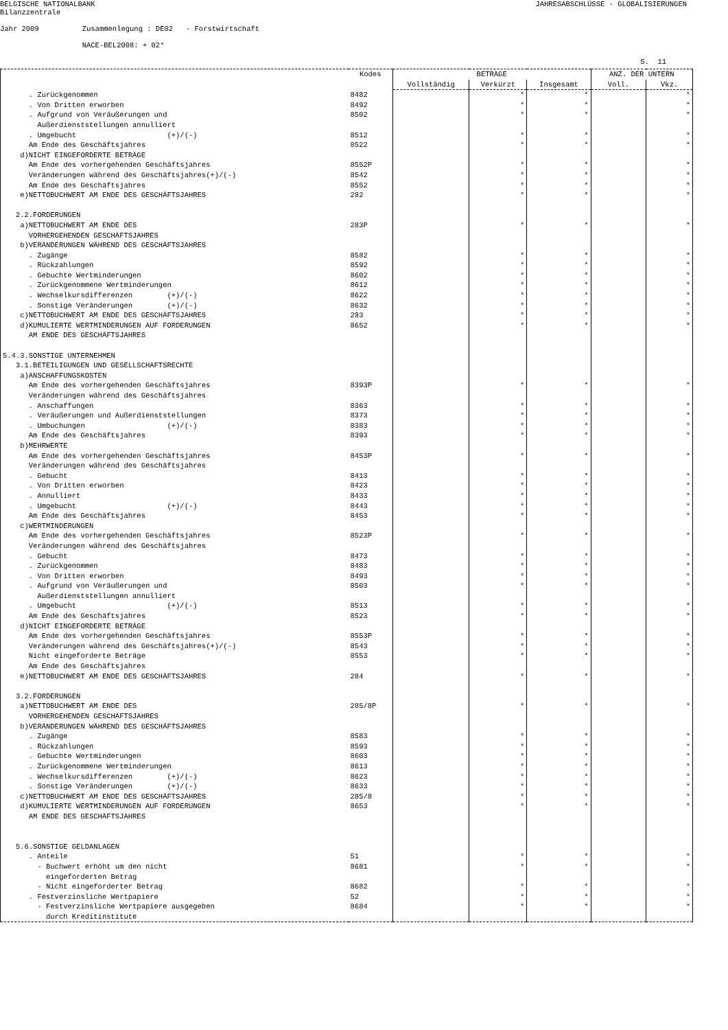BELGISCHE NATIONALBANK
JAHRESABSCHLÜSSE - GLOBALISIERUNGEN
Bilanzzentrale
Jahr 2009 Zusammenlegung : DE02 - Forstwirtschaft
NACE-BEL2008: + 02*
S. 11
| | Kodes | BETRÄGE | | | ANZ. DER UNTERN | |
| --- | --- | --- | --- | --- | --- | --- |
| | | Vollständig | Verkürzt | Insgesamt | Voll. | Vkz. |
| . Zurückgenommen | 8482 | | * | * | | * |
| . Von Dritten erworben | 8492 | | * | * | | * |
| . Aufgrund von Veräußerungen und Außerdienststellungen annulliert | 8502 | | * | * | | * |
| . Umgebucht (+)/(-) | 8512 | | * | * | | * |
| Am Ende des Geschäftsjahres | 8522 | | * | * | | * |
| d)NICHT EINGEFORDERTE BETRÄGE | | | | | | |
| Am Ende des vorhergehenden Geschäftsjahres | 8552P | | * | * | | * |
| Veränderungen während des Geschäftsjahres(+)/(-) | 8542 | | * | * | | * |
| Am Ende des Geschäftsjahres | 8552 | | * | * | | * |
| e)NETTOBUCHWERT AM ENDE DES GESCHÄFTSJAHRES | 282 | | * | * | | * |
| 2.2.FORDERUNGEN | | | | | | |
| a)NETTOBUCHWERT AM ENDE DES VORHERGEHENDEN GESCHÄFTSJAHRES | 283P | | * | * | | * |
| b)VERÄNDERUNGEN WÄHREND DES GESCHÄFTSJAHRES | | | | | | |
| . Zugänge | 8582 | | * | * | | * |
| . Rückzahlungen | 8592 | | * | * | | * |
| . Gebuchte Wertminderungen | 8602 | | * | * | | * |
| . Zurückgenommene Wertminderungen | 8612 | | * | * | | * |
| . Wechselkursdifferenzen (+)/(-) | 8622 | | * | * | | * |
| . Sonstige Veränderungen (+)/(-) | 8632 | | * | * | | * |
| c)NETTOBUCHWERT AM ENDE DES GESCHÄFTSJAHRES | 283 | | * | * | | * |
| d)KUMULIERTE WERTMINDERUNGEN AUF FORDERUNGEN AM ENDE DES GESCHÄFTSJAHRES | 8652 | | * | * | | * |
| 5.4.3.SONSTIGE UNTERNEHMEN | | | | | | |
| 3.1.BETEILIGUNGEN UND GESELLSCHAFTSRECHTE | | | | | | |
| a)ANSCHAFFUNGSKOSTEN | | | | | | |
| Am Ende des vorhergehenden Geschäftsjahres | 8393P | | * | * | | * |
| Veränderungen während des Geschäftsjahres | | | | | | |
| . Anschaffungen | 8363 | | * | * | | * |
| . Veräußerungen und Außerdienststellungen | 8373 | | * | * | | * |
| . Umbuchungen (+)/(-) | 8383 | | * | * | | * |
| Am Ende des Geschäftsjahres | 8393 | | * | * | | * |
| b)MEHRWERTE | | | | | | |
| Am Ende des vorhergehenden Geschäftsjahres | 8453P | | * | * | | * |
| Veränderungen während des Geschäftsjahres | | | | | | |
| . Gebucht | 8413 | | * | * | | * |
| . Von Dritten erworben | 8423 | | * | * | | * |
| . Annulliert | 8433 | | * | * | | * |
| . Umgebucht (+)/(-) | 8443 | | * | * | | * |
| Am Ende des Geschäftsjahres | 8453 | | * | * | | * |
| c)WERTMINDERUNGEN | | | | | | |
| Am Ende des vorhergehenden Geschäftsjahres | 8523P | | * | * | | * |
| Veränderungen während des Geschäftsjahres | | | | | | |
| . Gebucht | 8473 | | * | * | | * |
| . Zurückgenommen | 8483 | | * | * | | * |
| . Von Dritten erworben | 8493 | | * | * | | * |
| . Aufgrund von Veräußerungen und Außerdienststellungen annulliert | 8503 | | * | * | | * |
| . Umgebucht (+)/(-) | 8513 | | * | * | | * |
| Am Ende des Geschäftsjahres | 8523 | | * | * | | * |
| d)NICHT EINGEFORDERTE BETRÄGE | | | | | | |
| Am Ende des vorhergehenden Geschäftsjahres | 8553P | | * | * | | * |
| Veränderungen während des Geschäftsjahres(+)/(-) | 8543 | | * | * | | * |
| Nicht eingeforderte Beträge Am Ende des Geschäftsjahres | 8553 | | * | * | | * |
| e)NETTOBUCHWERT AM ENDE DES GESCHÄFTSJAHRES | 284 | | * | * | | * |
| 3.2.FORDERUNGEN | | | | | | |
| a)NETTOBUCHWERT AM ENDE DES VORHERGEHENDEN GESCHÄFTSJAHRES | 285/8P | | * | * | | * |
| b)VERÄNDERUNGEN WÄHREND DES GESCHÄFTSJAHRES | | | | | | |
| . Zugänge | 8583 | | * | * | | * |
| . Rückzahlungen | 8593 | | * | * | | * |
| . Gebuchte Wertminderungen | 8603 | | * | * | | * |
| . Zurückgenommene Wertminderungen | 8613 | | * | * | | * |
| . Wechselkursdifferenzen (+)/(-) | 8623 | | * | * | | * |
| . Sonstige Veränderungen (+)/(-) | 8633 | | * | * | | * |
| c)NETTOBUCHWERT AM ENDE DES GESCHÄFTSJAHRES | 285/8 | | * | * | | * |
| d)KUMULIERTE WERTMINDERUNGEN AUF FORDERUNGEN AM ENDE DES GESCHÄFTSJAHRES | 8653 | | * | * | | * |
| 5.6.SONSTIGE GELDANLAGEN | | | | | | |
| . Anteile | 51 | | * | * | | * |
| - Buchwert erhöht um den nicht eingeforderten Betrag | 8681 | | * | * | | * |
| - Nicht eingeforderter Betrag | 8682 | | * | * | | * |
| . Festverzinsliche Wertpapiere | 52 | | * | * | | * |
| - Festverzinsliche Wertpapiere ausgegeben durch Kreditinstitute | 8684 | | * | * | | * |